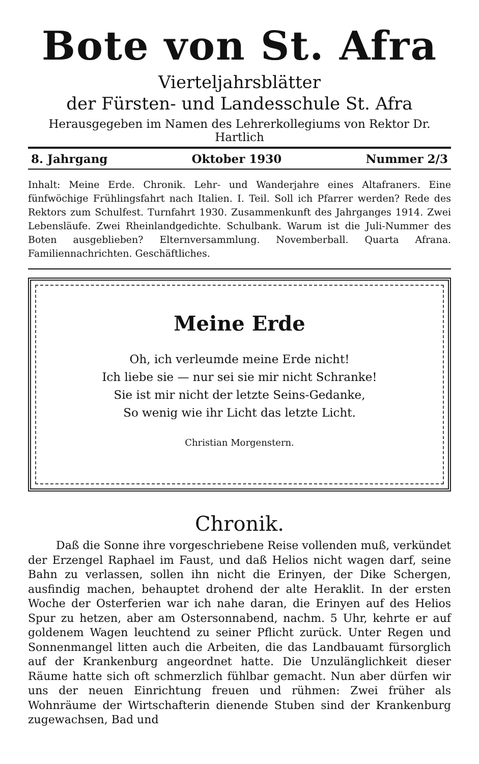Bote von St. Afra
Vierteljahrsblätter
der Fürsten- und Landesschule St. Afra
Herausgegeben im Namen des Lehrerkollegiums von Rektor Dr. Hartlich
8. Jahrgang Oktober 1930 Nummer 2/3
Inhalt: Meine Erde. Chronik. Lehr- und Wanderjahre eines Altafraners. Eine fünfwöchige Frühlingsfahrt nach Italien. I. Teil. Soll ich Pfarrer werden? Rede des Rektors zum Schulfest. Turnfahrt 1930. Zusammenkunft des Jahrganges 1914. Zwei Lebensläufe. Zwei Rheinlandgedichte. Schulbank. Warum ist die Juli-Nummer des Boten ausgeblieben? Elternversammlung. Novemberball. Quarta Afrana. Familiennachrichten. Geschäftliches.
Meine Erde
Oh, ich verleumde meine Erde nicht!
Ich liebe sie — nur sei sie mir nicht Schranke!
Sie ist mir nicht der letzte Seins-Gedanke,
So wenig wie ihr Licht das letzte Licht.
Christian Morgenstern.
Chronik.
Daß die Sonne ihre vorgeschriebene Reise vollenden muß, verkündet der Erzengel Raphael im Faust, und daß Helios nicht wagen darf, seine Bahn zu verlassen, sollen ihn nicht die Erinyen, der Dike Schergen, ausfindig machen, behauptet drohend der alte Heraklit. In der ersten Woche der Osterferien war ich nahe daran, die Erinyen auf des Helios Spur zu hetzen, aber am Ostersonnabend, nachm. 5 Uhr, kehrte er auf goldenem Wagen leuchtend zu seiner Pflicht zurück. Unter Regen und Sonnenmangel litten auch die Arbeiten, die das Landbauamt fürsorglich auf der Krankenburg angeordnet hatte. Die Unzulänglichkeit dieser Räume hatte sich oft schmerzlich fühlbar gemacht. Nun aber dürfen wir uns der neuen Einrichtung freuen und rühmen: Zwei früher als Wohnräume der Wirtschafterin dienende Stuben sind der Krankenburg zugewachsen, Bad und